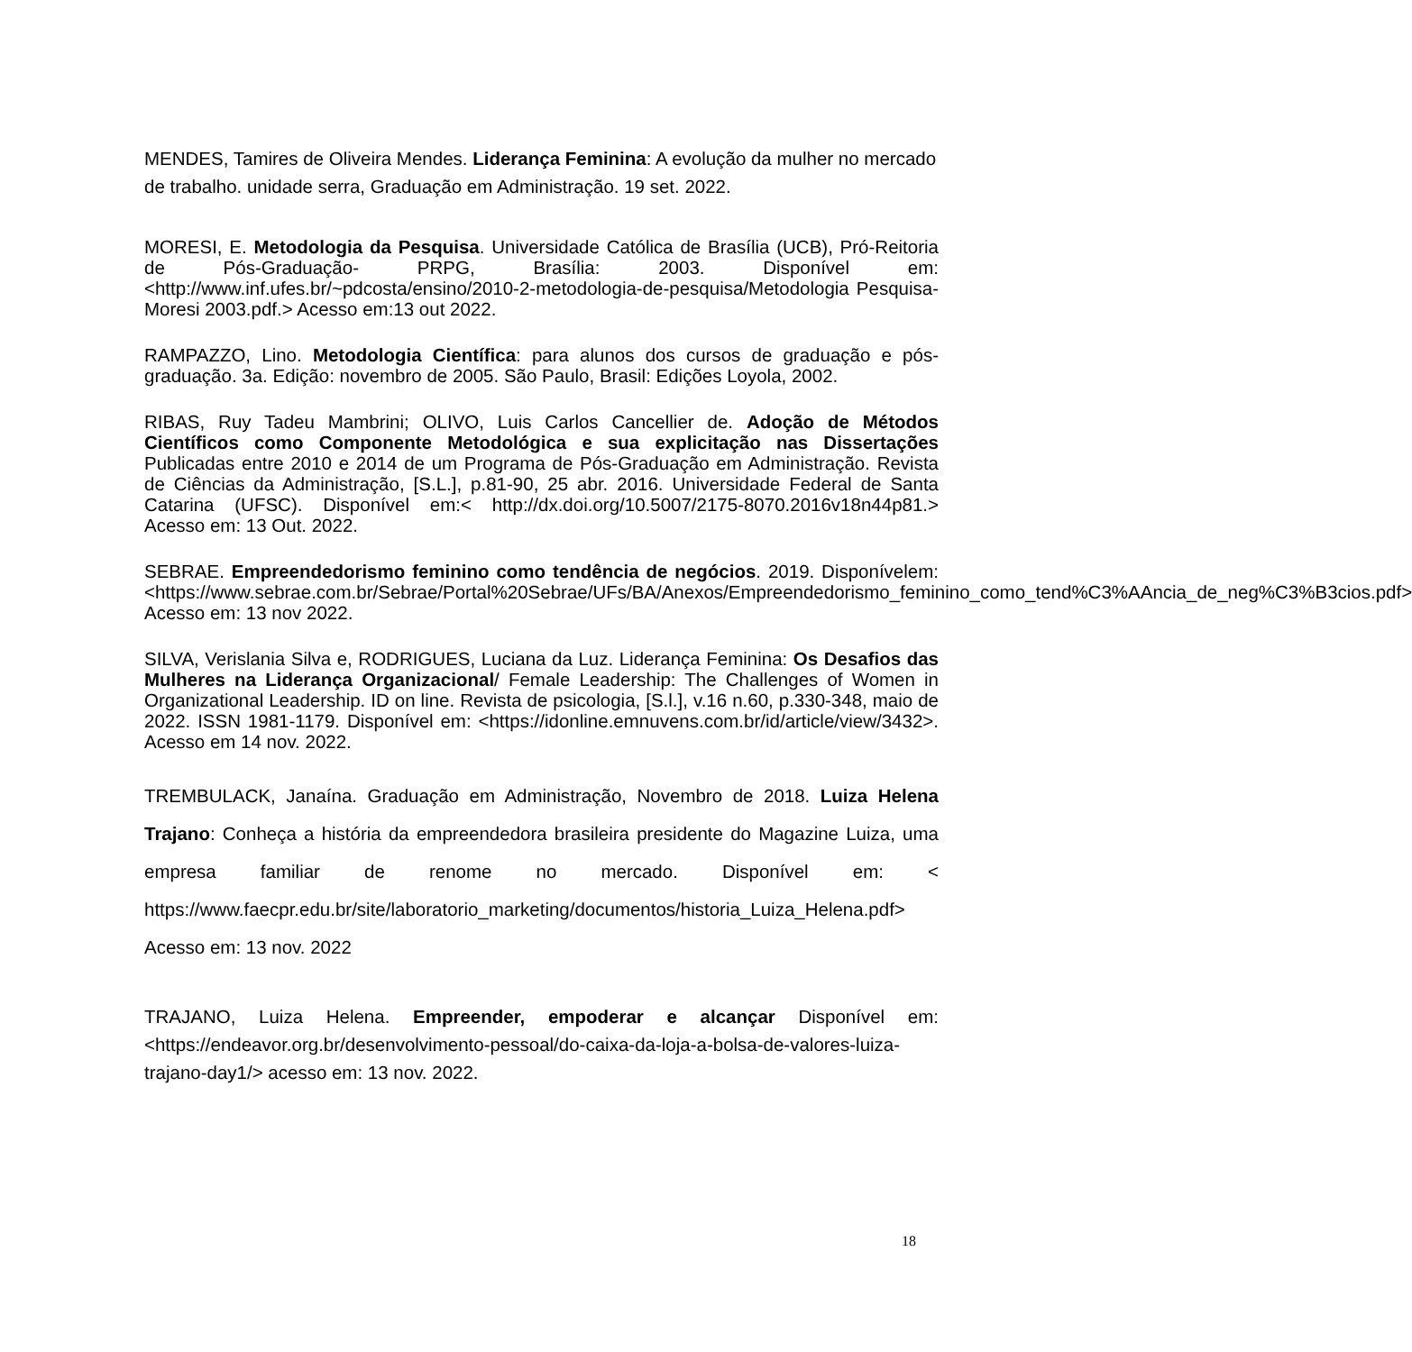MENDES, Tamires de Oliveira Mendes. Liderança Feminina: A evolução da mulher no mercado de trabalho. unidade serra, Graduação em Administração. 19 set. 2022.
MORESI, E. Metodologia da Pesquisa. Universidade Católica de Brasília (UCB), Pró-Reitoria de Pós-Graduação- PRPG, Brasília: 2003. Disponível em: <http://www.inf.ufes.br/~pdcosta/ensino/2010-2-metodologia-de-pesquisa/Metodologia Pesquisa- Moresi 2003.pdf.> Acesso em:13 out 2022.
RAMPAZZO, Lino. Metodologia Científica: para alunos dos cursos de graduação e pós-graduação. 3a. Edição: novembro de 2005. São Paulo, Brasil: Edições Loyola, 2002.
RIBAS, Ruy Tadeu Mambrini; OLIVO, Luis Carlos Cancellier de. Adoção de Métodos Científicos como Componente Metodológica e sua explicitação nas Dissertações Publicadas entre 2010 e 2014 de um Programa de Pós-Graduação em Administração. Revista de Ciências da Administração, [S.L.], p.81-90, 25 abr. 2016. Universidade Federal de Santa Catarina (UFSC). Disponível em:< http://dx.doi.org/10.5007/2175-8070.2016v18n44p81.> Acesso em: 13 Out. 2022.
SEBRAE. Empreendedorismo feminino como tendência de negócios. 2019. Disponívelem:<https://www.sebrae.com.br/Sebrae/Portal%20Sebrae/UFs/BA/Anexos/Empreendedorismo_feminino_como_tend%C3%AAncia_de_neg%C3%B3cios.pdf> Acesso em: 13 nov 2022.
SILVA, Verislania Silva e, RODRIGUES, Luciana da Luz. Liderança Feminina: Os Desafios das Mulheres na Liderança Organizacional/ Female Leadership: The Challenges of Women in Organizational Leadership. ID on line. Revista de psicologia, [S.l.], v.16 n.60, p.330-348, maio de 2022. ISSN 1981-1179. Disponível em: <https://idonline.emnuvens.com.br/id/article/view/3432>. Acesso em 14 nov. 2022.
TREMBULACK, Janaína. Graduação em Administração, Novembro de 2018. Luiza Helena Trajano: Conheça a história da empreendedora brasileira presidente do Magazine Luiza, uma empresa familiar de renome no mercado. Disponível em: < https://www.faecpr.edu.br/site/laboratorio_marketing/documentos/historia_Luiza_Helena.pdf> Acesso em: 13 nov. 2022
TRAJANO, Luiza Helena. Empreender, empoderar e alcançar Disponível em:<https://endeavor.org.br/desenvolvimento-pessoal/do-caixa-da-loja-a-bolsa-de-valores-luiza-trajano-day1/> acesso em: 13 nov. 2022.
18